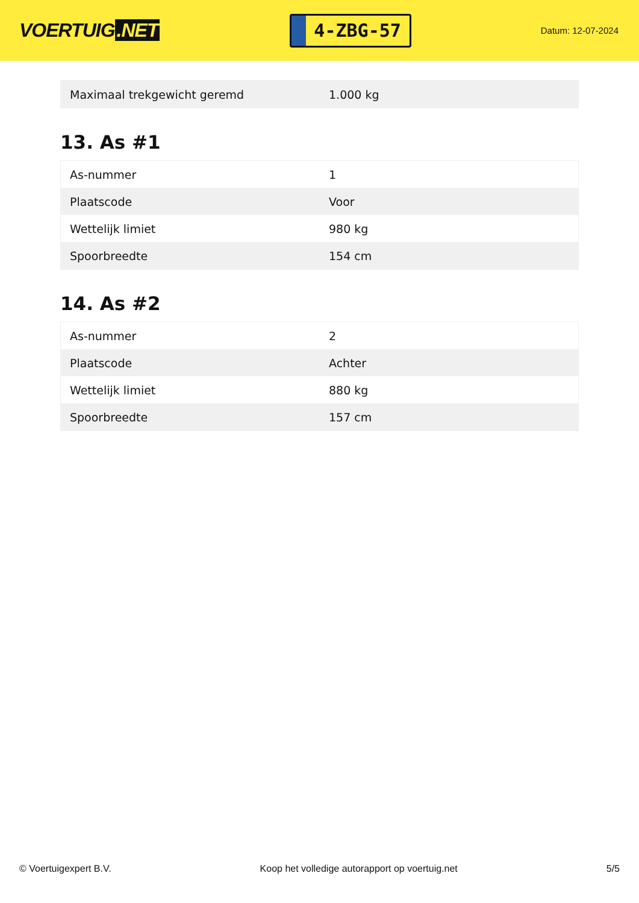VOERTUIG.NET
4-ZBG-57
Datum: 12-07-2024
| Maximaal trekgewicht geremd | 1.000 kg |
13. As #1
| As-nummer | 1 |
| Plaatscode | Voor |
| Wettelijk limiet | 980 kg |
| Spoorbreedte | 154 cm |
14. As #2
| As-nummer | 2 |
| Plaatscode | Achter |
| Wettelijk limiet | 880 kg |
| Spoorbreedte | 157 cm |
© Voertuigexpert B.V. Koop het volledige autorapport op voertuig.net 5/5